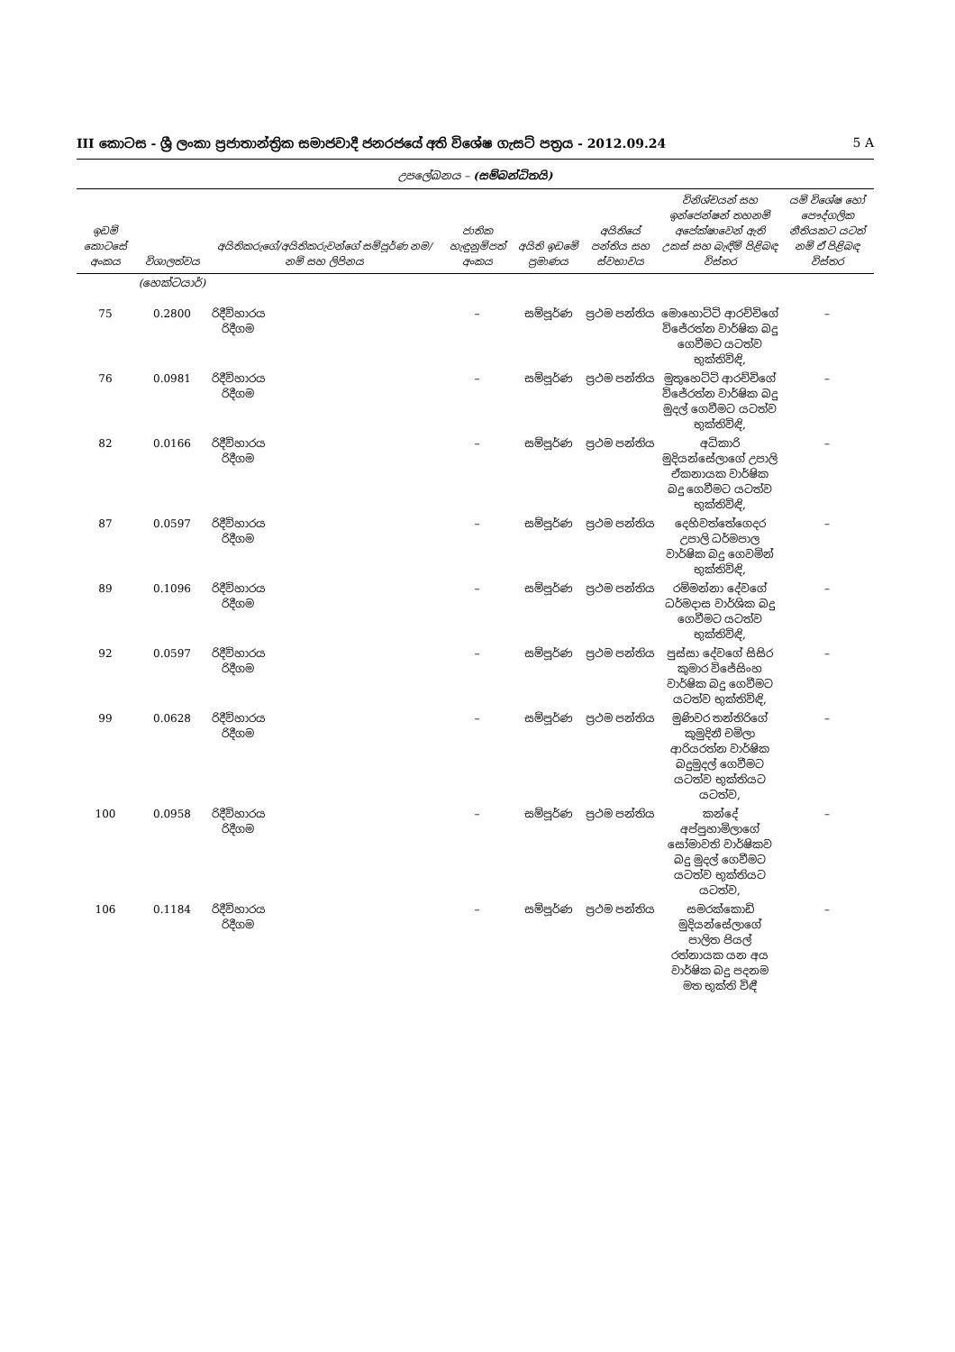III කොටස - ශ්‍රී ලංකා ප්‍රජාතාන්ත්‍රික සමාජවාදී ජනරජයේ අති විශේෂ ගැසට් පත්‍රය - 2012.09.24 5 A
උපලේඛනය – (සම්බන්ධිතයි)
| ඉඩම් කොටසේ අංකය | විශාලත්වය | අයිතිකරුගේ/අයිතිකරුවන්ගේ සම්පූර්ණ නම/නම් සහ ලිපිනය | ජාතික හැඳුනුම්පත් අංකය | අයිති ඉඩමේ ප්‍රමාණය | අයිතියේ පන්තිය සහ ස්වභාවය | විනිශ්චයන් සහ ඉන්ජෙන්ෂන් තහනම් අපේක්ෂාවෙන් ඇති උකස් සහ බැඳීම් පිළිබඳ විස්තර | යම් විශේෂ හෝ පෞද්ගලික නීතියකට යටත් නම් ඒ පිළිබඳ විස්තර |
| --- | --- | --- | --- | --- | --- | --- | --- |
| | (හෙක්ටයාර්) | | | | | | |
| 75 | 0.2800 | රිදීවිහාරය රිදීගම | – | සම්පූර්ණ | ප්‍රථම පන්තිය | මොහොට්ටි ආරච්චිගේ විජේරත්න වාර්ෂික බදු ගෙවීමට යටත්ව භුක්තිවිඳි, | – |
| 76 | 0.0981 | රිදීවිහාරය රිදීගම | – | සම්පූර්ණ | ප්‍රථම පන්තිය | මුතුහෙට්ටි ආරච්චිගේ විජේරත්න වාර්ෂික බදු මුදල් ගෙවීමට යටත්ව භුක්තිවිඳි, | – |
| 82 | 0.0166 | රිදීවිහාරය රිදීගම | – | සම්පූර්ණ | ප්‍රථම පන්තිය | අධිකාරි මුදියන්සේලාගේ උපාලි ඒකනායක වාර්ෂික බදු ගෙවීමට යටත්ව භුක්තිවිඳි, | – |
| 87 | 0.0597 | රිදීවිහාරය රිදීගම | – | සම්පූර්ණ | ප්‍රථම පන්තිය | දෙහිවත්තේගෙදර උපාලි ධර්මපාල වාර්ෂික බදු ගෙවමින් භුක්තිවිඳි, | – |
| 89 | 0.1096 | රිදීවිහාරය රිදීගම | – | සම්පූර්ණ | ප්‍රථම පන්තිය | රම්මන්නා දේවගේ ධර්මදාස වාර්ශික බදු ගෙවීමට යටත්ව භුක්තිවිඳි, | – |
| 92 | 0.0597 | රිදීවිහාරය රිදීගම | – | සම්පූර්ණ | ප්‍රථම පන්තිය | පුස්සා දේවගේ සිසිර කුමාර විජේසිංහ වාර්ෂික බදු ගෙවීමට යටත්ව භුක්තිවිඳි, | – |
| 99 | 0.0628 | රිදීවිහාරය රිදීගම | – | සම්පූර්ණ | ප්‍රථම පන්තිය | මුණිවර තන්තිරිගේ කුමුදිනී චමිලා ආරියරත්න වාර්ෂික බදුමුදල් ගෙවීමට යටත්ව භුක්තියට යටත්ව, | – |
| 100 | 0.0958 | රිදීවිහාරය රිදීගම | – | සම්පූර්ණ | ප්‍රථම පන්තිය | කන්දේ අප්පුහාමිලාගේ සෝමාවති වාර්ෂිකව බදු මුදල් ගෙවීමට යටත්ව භුක්තියට යටත්ව, | – |
| 106 | 0.1184 | රිදීවිහාරය රිදීගම | – | සම්පූර්ණ | ප්‍රථම පන්තිය | සමරක්කොඩි මුදියන්සේලාගේ පාලිත පියල් රත්නායක යන අය වාර්ෂික බදු පදනම මත භුක්ති විඳී | – |